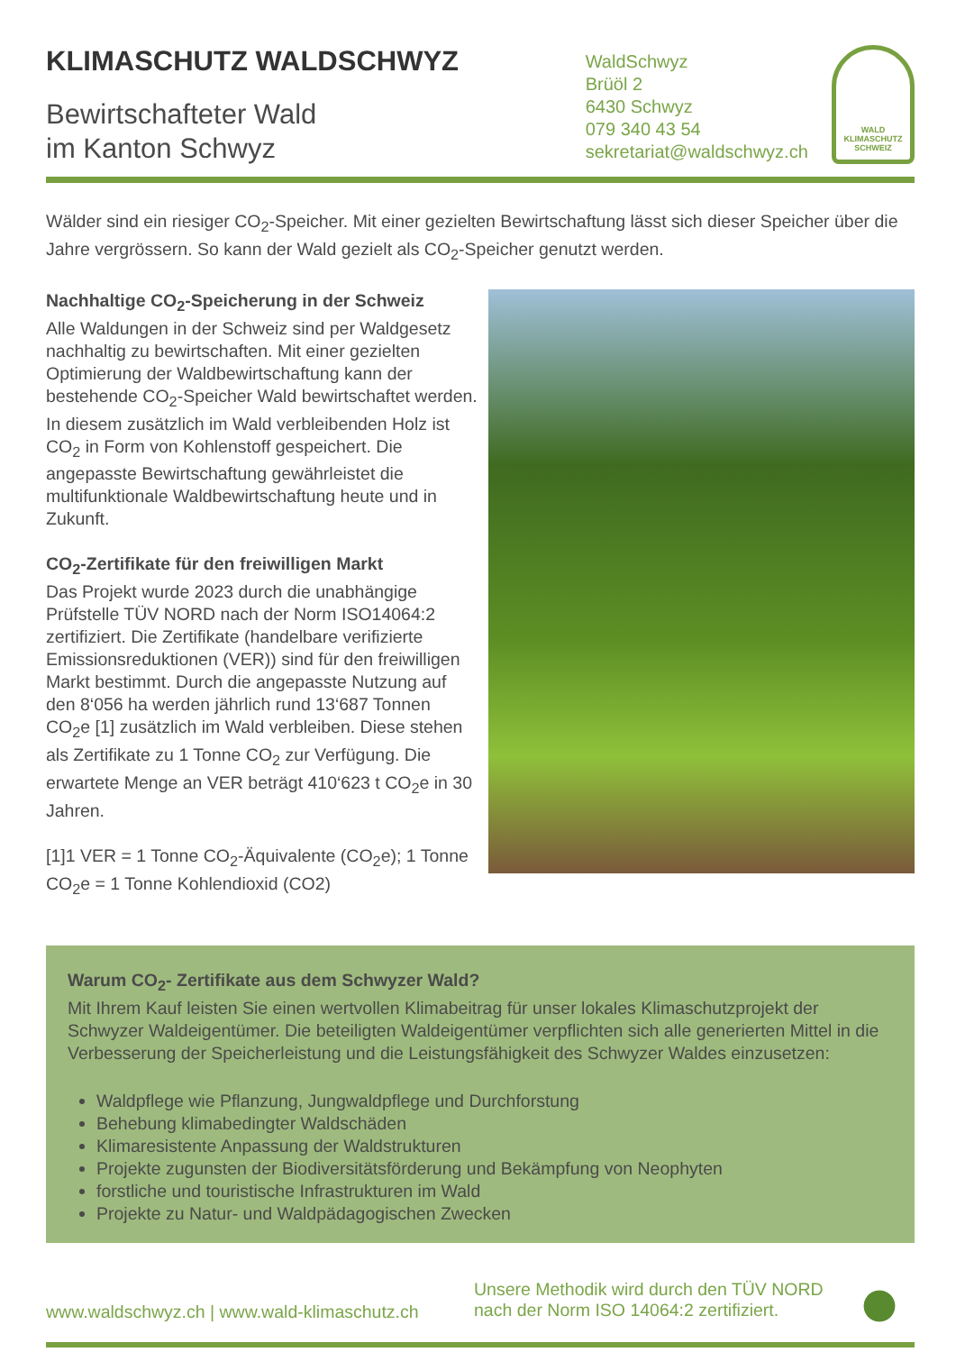KLIMASCHUTZ WALDSCHWYZ
Bewirtschafteter Wald
im Kanton Schwyz
WaldSchwyz
Brüöl 2
6430 Schwyz
079 340 43 54
sekretariat@waldschwyz.ch
WALD
KLIMASCHUTZ
SCHWEIZ
Wälder sind ein riesiger CO<sub>2</sub>-Speicher. Mit einer gezielten Bewirtschaftung lässt sich dieser Speicher über die Jahre vergrössern. So kann der Wald gezielt als CO<sub>2</sub>-Speicher genutzt werden.
Nachhaltige CO<sub>2</sub>-Speicherung in der Schweiz
Alle Waldungen in der Schweiz sind per Waldgesetz nachhaltig zu bewirtschaften. Mit einer gezielten Optimierung der Waldbewirtschaftung kann der bestehende CO<sub>2</sub>-Speicher Wald bewirtschaftet werden. In diesem zusätzlich im Wald verbleibenden Holz ist CO<sub>2</sub> in Form von Kohlenstoff gespeichert. Die angepasste Bewirtschaftung gewährleistet die multifunktionale Waldbewirtschaftung heute und in Zukunft.
CO<sub>2</sub>-Zertifikate für den freiwilligen Markt
Das Projekt wurde 2023 durch die unabhängige Prüfstelle TÜV NORD nach der Norm ISO14064:2 zertifiziert. Die Zertifikate (handelbare verifizierte Emissionsreduktionen (VER)) sind für den freiwilligen Markt bestimmt. Durch die angepasste Nutzung auf den 8‘056 ha werden jährlich rund 13‘687 Tonnen CO<sub>2</sub>e [1] zusätzlich im Wald verbleiben. Diese stehen als Zertifikate zu 1 Tonne CO<sub>2</sub> zur Verfügung. Die erwartete Menge an VER beträgt 410‘623 t CO<sub>2</sub>e in 30 Jahren.
[1]1 VER = 1 Tonne CO<sub>2</sub>-Äquivalente (CO<sub>2</sub>e); 1 Tonne CO<sub>2</sub>e = 1 Tonne Kohlendioxid (CO2)
Warum CO<sub>2</sub>- Zertifikate aus dem Schwyzer Wald?
Mit Ihrem Kauf leisten Sie einen wertvollen Klimabeitrag für unser lokales Klimaschutzprojekt der Schwyzer Waldeigentümer. Die beteiligten Waldeigentümer verpflichten sich alle generierten Mittel in die Verbesserung der Speicherleistung und die Leistungsfähigkeit des Schwyzer Waldes einzusetzen:
Waldpflege wie Pflanzung, Jungwaldpflege und Durchforstung
Behebung klimabedingter Waldschäden
Klimaresistente Anpassung der Waldstrukturen
Projekte zugunsten der Biodiversitätsförderung und Bekämpfung von Neophyten
forstliche und touristische Infrastrukturen im Wald
Projekte zu Natur- und Waldpädagogischen Zwecken
www.waldschwyz.ch | www.wald-klimaschutz.ch
Unsere Methodik wird durch den TÜV NORD nach der Norm ISO 14064:2 zertifiziert.